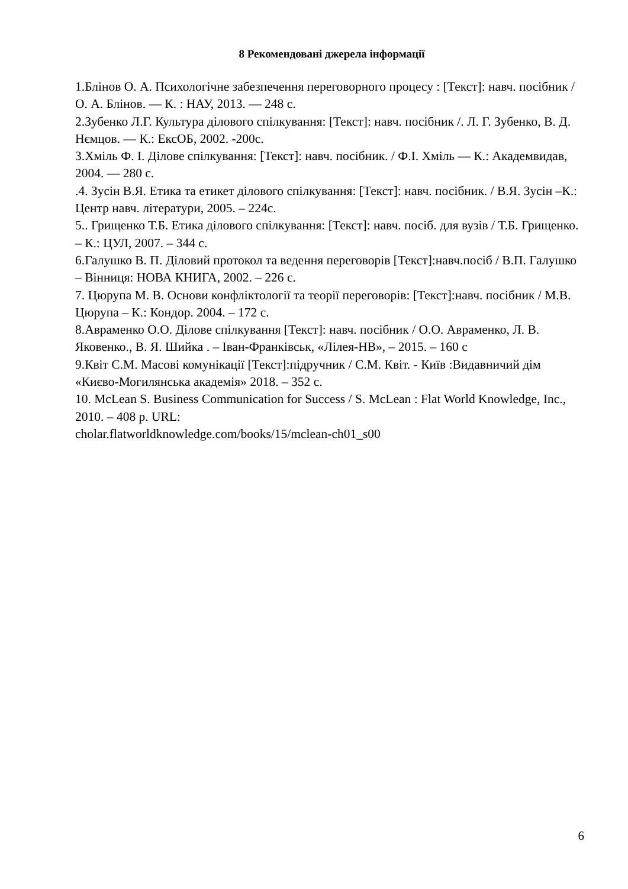8 Рекомендовані джерела інформації
1.Блінов О. А. Психологічне забезпечення переговорного процесу : [Текст]: навч. посібник / О. А. Блінов. — К. : НАУ, 2013. — 248 с.
2.Зубенко Л.Г. Культура ділового спілкування: [Текст]: навч. посібник /. Л. Г. Зубенко, В. Д. Нємцов. — К.: ЕксОБ, 2002. -200с.
3.Хміль Ф. І. Ділове спілкування: [Текст]: навч. посібник. / Ф.І. Хміль — К.: Академвидав, 2004. — 280 с.
.4. Зусін В.Я. Етика та етикет ділового спілкування: [Текст]: навч. посібник. / В.Я. Зусін –К.: Центр навч. літератури, 2005. – 224с.
5.. Грищенко Т.Б. Етика ділового спілкування: [Текст]: навч. посіб. для вузів / Т.Б. Грищенко. – К.: ЦУЛ, 2007. – 344 с.
6.Галушко В. П. Діловий протокол та ведення переговорів [Текст]:навч.посіб / В.П. Галушко – Вінниця: НОВА КНИГА, 2002. – 226 с.
7. Цюрупа М. В. Основи конфліктології та теорії переговорів: [Текст]:навч. посібник / М.В. Цюрупа – К.: Кондор. 2004. – 172 с.
8.Авраменко О.О. Ділове спілкування [Текст]: навч. посібник / О.О. Авраменко, Л. В. Яковенко., В. Я. Шийка . – Іван-Франківськ, «Лілея-НВ», – 2015. – 160 с
9.Квіт С.М. Масові комунікації [Текст]:підручник / С.М. Квіт. - Київ :Видавничий дім «Києво-Могилянська академія» 2018. – 352 с.
10. McLean S. Business Communication for Success / S. McLean : Flat World Knowledge, Inc., 2010. – 408 p. URL:
cholar.flatworldknowledge.com/books/15/mclean-ch01_s00
6